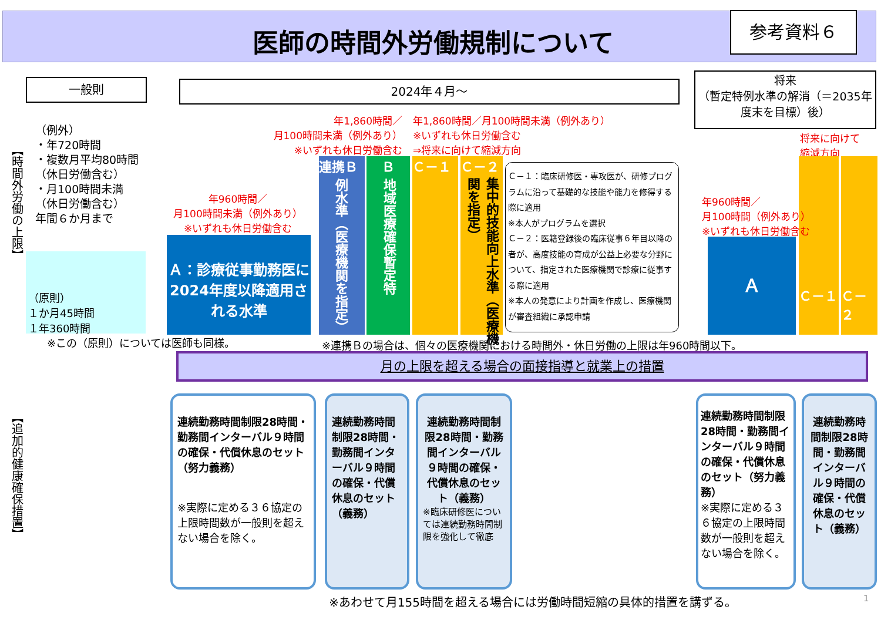医師の時間外労働規制について
参考資料６
一般則 2024年４月～
将来
（暫定特例水準の解消（＝2035年度末を目標）後）
【時間外労働の上限】
（例外）
・年720時間
・複数月平均80時間
（休日労働含む）
・月100時間未満
（休日労働含む）
年間６か月まで
（原則）
１か月45時間
１年360時間
※この（原則）については医師も同様。
年960時間／
月100時間未満（例外あり）
※いずれも休日労働含む
Ａ：診療従事勤務医に2024年度以降適用される水準
年1,860時間／
月100時間未満（例外あり）
※いずれも休日労働含む
年1,860時間／月100時間未満（例外あり）
※いずれも休日労働含む
⇒将来に向けて縮減方向
連携Ｂ
例水準（医療機関を指定）
Ｂ
地域医療確保暫定特
Ｃ－１
Ｃ－２
集中的技能向上水準（医療機関を指定）
Ｃ－１：臨床研修医・専攻医が、研修プログラムに沿って基礎的な技能や能力を修得する際に適用
※本人がプログラムを選択
Ｃ－２：医籍登録後の臨床従事６年目以降の者が、高度技能の育成が公益上必要な分野について、指定された医療機関で診療に従事する際に適用
※本人の発意により計画を作成し、医療機関が審査組織に承認申請
将来に向けて
縮減方向
Ｃ－１
Ｃ－２
年960時間／
月100時間（例外あり）
※いずれも休日労働含む
Ａ
※連携Ｂの場合は、個々の医療機関における時間外・休日労働の上限は年960時間以下。
月の上限を超える場合の面接指導と就業上の措置
【追加的健康確保措置】
連続勤務時間制限28時間・勤務間インターバル９時間の確保・代償休息のセット（努力義務）
※実際に定める３６協定の上限時間数が一般則を超えない場合を除く。
連続勤務時間制限28時間・勤務間インターバル９時間の確保・代償休息のセット（義務）
連続勤務時間制限28時間・勤務間インターバル９時間の確保・代償休息のセット（義務）
※臨床研修医については連続勤務時間制限を強化して徹底
連続勤務時間制限28時間・勤務間インターバル９時間の確保・代償休息のセット（努力義務）
※実際に定める３６協定の上限時間数が一般則を超えない場合を除く。
連続勤務時間制限28時間・勤務間インターバル９時間の確保・代償休息のセット（義務）
※あわせて月155時間を超える場合には労働時間短縮の具体的措置を講ずる。
1